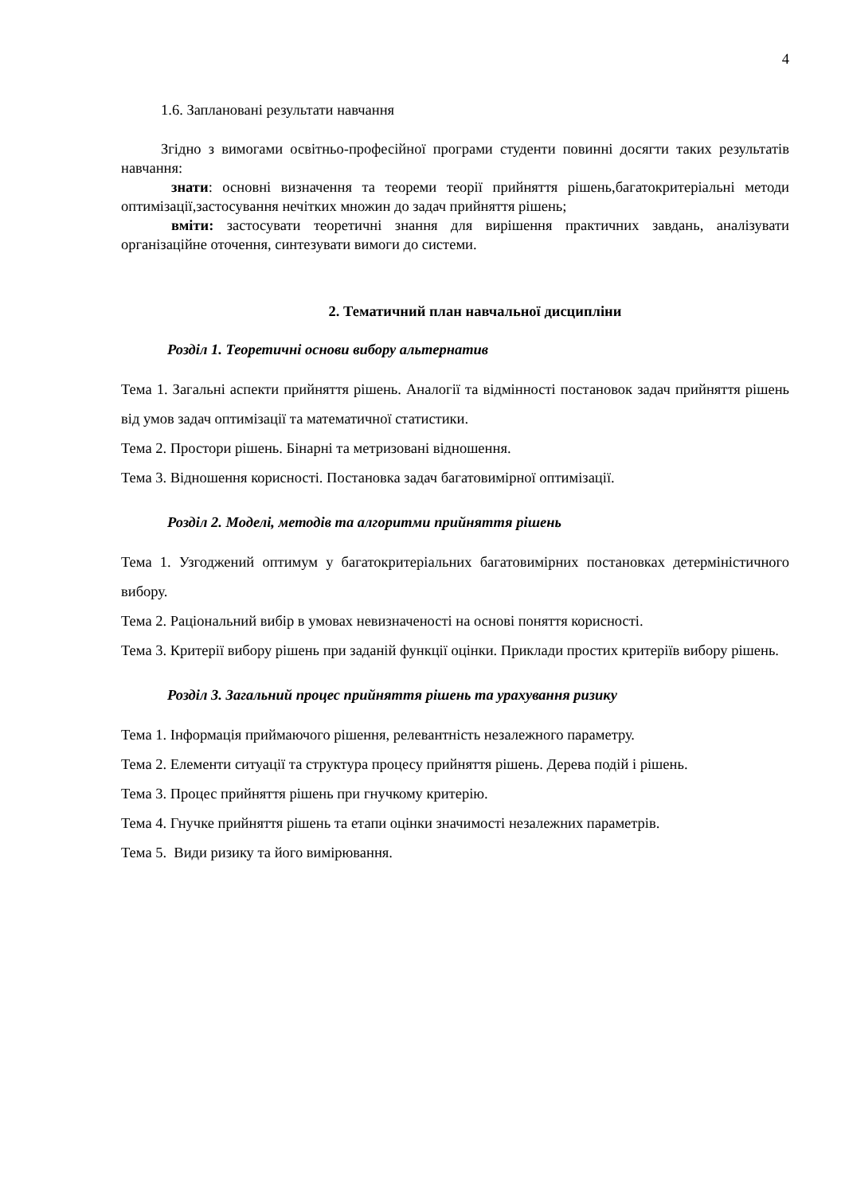4
1.6. Заплановані результати навчання
Згідно з вимогами освітньо-професійної програми студенти повинні досягти таких результатів навчання:
знати: основні визначення та теореми теорії прийняття рішень,багатокритеріальні методи оптимізації,застосування нечітких множин до задач прийняття рішень;
вміти: застосувати теоретичні знання для вирішення практичних завдань, аналізувати організаційне оточення, синтезувати вимоги до системи.
2. Тематичний план навчальної дисципліни
Розділ 1. Теоретичні основи вибору альтернатив
Тема 1. Загальні аспекти прийняття рішень. Аналогії та відмінності постановок задач прийняття рішень від умов задач оптимізації та математичної статистики.
Тема 2. Простори рішень. Бінарні та метризовані відношення.
Тема 3. Відношення корисності. Постановка задач багатовимірної оптимізації.
Розділ 2. Моделі, методів та алгоритми прийняття рішень
Тема 1. Узгоджений оптимум у багатокритеріальних багатовимірних постановках детерміністичного вибору.
Тема 2. Раціональний вибір в умовах невизначеності на основі поняття корисності.
Тема 3. Критерії вибору рішень при заданій функції оцінки. Приклади простих критеріїв вибору рішень.
Розділ 3. Загальний процес прийняття рішень та урахування ризику
Тема 1. Інформація приймаючого рішення, релевантність незалежного параметру.
Тема 2. Елементи ситуації та структура процесу прийняття рішень. Дерева подій і рішень.
Тема 3. Процес прийняття рішень при гнучкому критерію.
Тема 4. Гнучке прийняття рішень та етапи оцінки значимості незалежних параметрів.
Тема 5. Види ризику та його вимірювання.